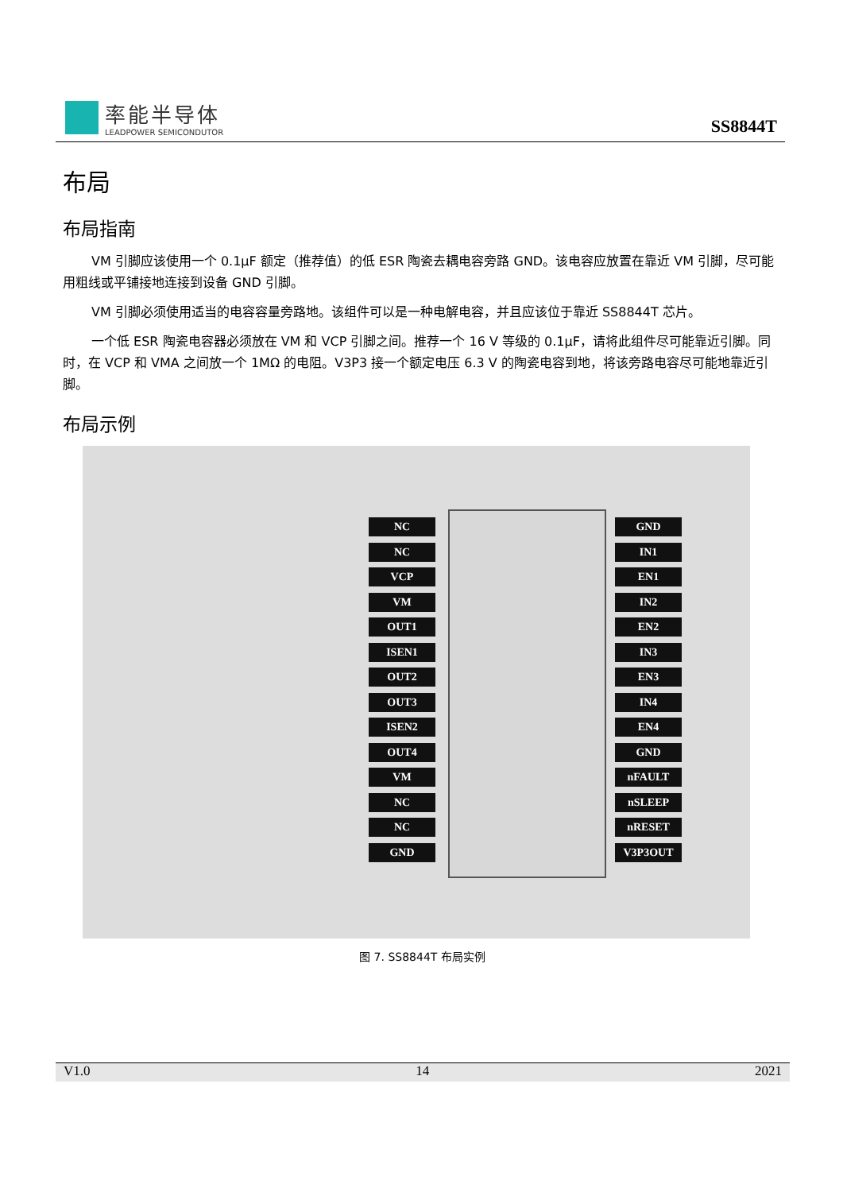率能半导体
LEADPOWER SEMICONDUTOR
SS8844T
布局
布局指南
VM 引脚应该使用一个 0.1μF 额定（推荐值）的低 ESR 陶瓷去耦电容旁路 GND。该电容应放置在靠近 VM 引脚，尽可能用粗线或平铺接地连接到设备 GND 引脚。
VM 引脚必须使用适当的电容容量旁路地。该组件可以是一种电解电容，并且应该位于靠近 SS8844T 芯片。
一个低 ESR 陶瓷电容器必须放在 VM 和 VCP 引脚之间。推荐一个 16 V 等级的 0.1μF，请将此组件尽可能靠近引脚。同时，在 VCP 和 VMA 之间放一个 1MΩ 的电阻。V3P3 接一个额定电压 6.3 V 的陶瓷电容到地，将该旁路电容尽可能地靠近引脚。
布局示例
NC
NC
VCP
VM
OUT1
ISEN1
OUT2
OUT3
ISEN2
OUT4
VM
NC
NC
GND
GND
IN1
EN1
IN2
EN2
IN3
EN3
IN4
EN4
GND
nFAULT
nSLEEP
nRESET
V3P3OUT
图 7. SS8844T 布局实例
V1.0 14 2021